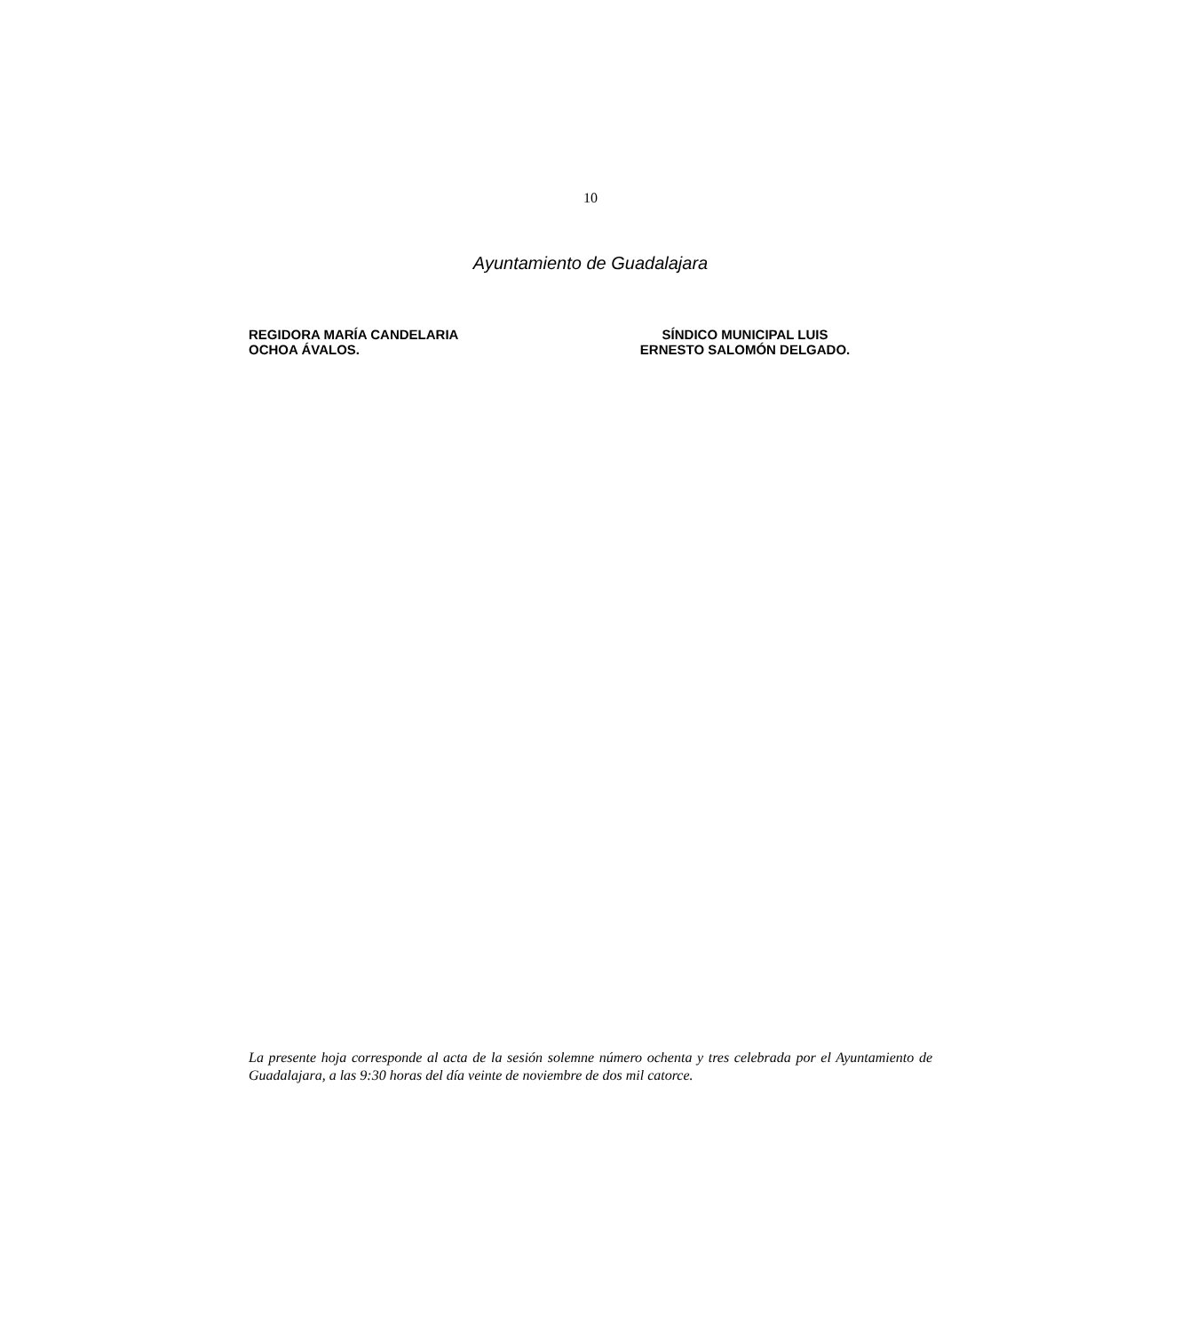10
Ayuntamiento de Guadalajara
REGIDORA MARÍA CANDELARIA
OCHOA ÁVALOS.
SÍNDICO MUNICIPAL LUIS
ERNESTO SALOMÓN DELGADO.
La presente hoja corresponde al acta de la sesión solemne número ochenta y tres celebrada por el Ayuntamiento de Guadalajara, a las 9:30 horas del día veinte de noviembre de dos mil catorce.